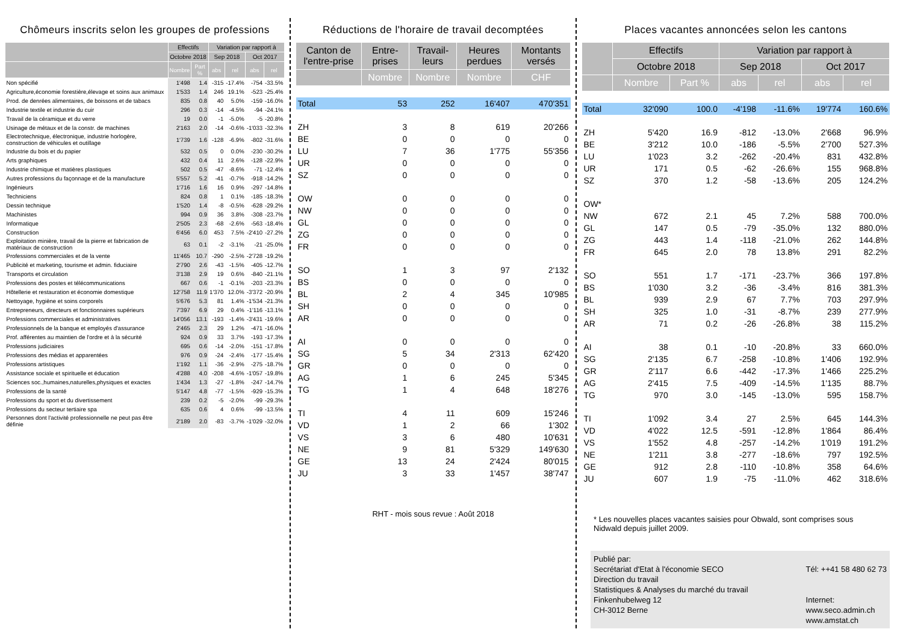Chômeurs inscrits selon les groupes de professions
| | Effectifs | | Variation par rapport à | | | |
| --- | --- | --- | --- | --- | --- | --- |
| | Octobre 2018 | | Sep 2018 | | Oct 2017 | |
| | Nombre | Part % | abs | rel | abs | rel |
| Non spécifié | 1'498 | 1.4 | -315 | -17.4% | -754 | -33.5% |
| Agriculture,économie forestière,élevage et soins aux animaux | 1'533 | 1.4 | 246 | 19.1% | -523 | -25.4% |
| Prod. de denrées alimentaires, de boissons et de tabacs | 835 | 0.8 | 40 | 5.0% | -159 | -16.0% |
| Industrie textile et industrie du cuir | 296 | 0.3 | -14 | -4.5% | -94 | -24.1% |
| Travail de la céramique et du verre | 19 | 0.0 | -1 | -5.0% | -5 | -20.8% |
| Usinage de métaux et de la constr. de machines | 2'163 | 2.0 | -14 | -0.6% | -1'033 | -32.3% |
| Electrotechnique, électronique, industrie horlogère, construction de véhicules et outillage | 1'739 | 1.6 | -128 | -6.9% | -802 | -31.6% |
| Industrie du bois et du papier | 532 | 0.5 | 0 | 0.0% | -230 | -30.2% |
| Arts graphiques | 432 | 0.4 | 11 | 2.6% | -128 | -22.9% |
| Industrie chimique et matières plastiques | 502 | 0.5 | -47 | -8.6% | -71 | -12.4% |
| Autres professions du façonnage et de la manufacture | 5'557 | 5.2 | -41 | -0.7% | -918 | -14.2% |
| Ingénieurs | 1'716 | 1.6 | 16 | 0.9% | -297 | -14.8% |
| Techniciens | 824 | 0.8 | 1 | 0.1% | -185 | -18.3% |
| Dessin technique | 1'520 | 1.4 | -8 | -0.5% | -628 | -29.2% |
| Machinistes | 994 | 0.9 | 36 | 3.8% | -308 | -23.7% |
| Informatique | 2'505 | 2.3 | -68 | -2.6% | -563 | -18.4% |
| Construction | 6'456 | 6.0 | 453 | 7.5% | -2'410 | -27.2% |
| Exploitation minière, travail de la pierre et fabrication de matériaux de construction | 63 | 0.1 | -2 | -3.1% | -21 | -25.0% |
| Professions commerciales et de la vente | 11'465 | 10.7 | -290 | -2.5% | -2'728 | -19.2% |
| Publicité et marketing, tourisme et admin. fiduciaire | 2'790 | 2.6 | -43 | -1.5% | -405 | -12.7% |
| Transports et circulation | 3'138 | 2.9 | 19 | 0.6% | -840 | -21.1% |
| Professions des postes et télécommunications | 667 | 0.6 | -1 | -0.1% | -203 | -23.3% |
| Hôtellerie et restauration et économie domestique | 12'758 | 11.9 | 1'370 | 12.0% | -3'372 | -20.9% |
| Nettoyage, hygiène et soins corporels | 5'676 | 5.3 | 81 | 1.4% | -1'534 | -21.3% |
| Entrepreneurs, directeurs et fonctionnaires supérieurs | 7'397 | 6.9 | 29 | 0.4% | -1'116 | -13.1% |
| Professions commerciales et administratives | 14'056 | 13.1 | -193 | -1.4% | -3'431 | -19.6% |
| Professionnels de la banque et employés d'assurance | 2'465 | 2.3 | 29 | 1.2% | -471 | -16.0% |
| Prof. afférentes au maintien de l'ordre et à la sécurité | 924 | 0.9 | 33 | 3.7% | -193 | -17.3% |
| Professions judiciaires | 695 | 0.6 | -14 | -2.0% | -151 | -17.8% |
| Professions des médias et apparentées | 976 | 0.9 | -24 | -2.4% | -177 | -15.4% |
| Professions artistiques | 1'192 | 1.1 | -36 | -2.9% | -275 | -18.7% |
| Assistance sociale et spirituelle et éducation | 4'288 | 4.0 | -208 | -4.6% | -1'057 | -19.8% |
| Sciences soc.,humaines,naturelles,physiques et exactes | 1'434 | 1.3 | -27 | -1.8% | -247 | -14.7% |
| Professions de la santé | 5'147 | 4.8 | -77 | -1.5% | -929 | -15.3% |
| Professions du sport et du divertissement | 239 | 0.2 | -5 | -2.0% | -99 | -29.3% |
| Professions du secteur tertiaire spa | 635 | 0.6 | 4 | 0.6% | -99 | -13.5% |
| Personnes dont l'activité professionnelle ne peut pas être définie | 2'189 | 2.0 | -83 | -3.7% | -1'029 | -32.0% |
Réductions de l'horaire de travail decomptées
| Canton de l'entre-prise | Entre-prises | Travail-leurs | Heures perdues | Montants versés |
| --- | --- | --- | --- | --- |
| | Nombre | Nombre | Nombre | CHF |
| Total | 53 | 252 | 16'407 | 470'351 |
| ZH | 3 | 8 | 619 | 20'266 |
| BE | 0 | 0 | 0 | 0 |
| LU | 7 | 36 | 1'775 | 55'356 |
| UR | 0 | 0 | 0 | 0 |
| SZ | 0 | 0 | 0 | 0 |
| OW | 0 | 0 | 0 | 0 |
| NW | 0 | 0 | 0 | 0 |
| GL | 0 | 0 | 0 | 0 |
| ZG | 0 | 0 | 0 | 0 |
| FR | 0 | 0 | 0 | 0 |
| SO | 1 | 3 | 97 | 2'132 |
| BS | 0 | 0 | 0 | 0 |
| BL | 2 | 4 | 345 | 10'985 |
| SH | 0 | 0 | 0 | 0 |
| AR | 0 | 0 | 0 | 0 |
| AI | 0 | 0 | 0 | 0 |
| SG | 5 | 34 | 2'313 | 62'420 |
| GR | 0 | 0 | 0 | 0 |
| AG | 1 | 6 | 245 | 5'345 |
| TG | 1 | 4 | 648 | 18'276 |
| TI | 4 | 11 | 609 | 15'246 |
| VD | 1 | 2 | 66 | 1'302 |
| VS | 3 | 6 | 480 | 10'631 |
| NE | 9 | 81 | 5'329 | 149'630 |
| GE | 13 | 24 | 2'424 | 80'015 |
| JU | 3 | 33 | 1'457 | 38'747 |
RHT - mois sous revue : Août 2018
Places vacantes annoncées selon les cantons
| | Effectifs | | Variation par rapport à | | | |
| --- | --- | --- | --- | --- | --- | --- |
| | Octobre 2018 | | Sep 2018 | | Oct 2017 | |
| | Nombre | Part % | abs | rel | abs | rel |
| Total | 32'090 | 100.0 | -4'198 | -11.6% | 19'774 | 160.6% |
| ZH | 5'420 | 16.9 | -812 | -13.0% | 2'668 | 96.9% |
| BE | 3'212 | 10.0 | -186 | -5.5% | 2'700 | 527.3% |
| LU | 1'023 | 3.2 | -262 | -20.4% | 831 | 432.8% |
| UR | 171 | 0.5 | -62 | -26.6% | 155 | 968.8% |
| SZ | 370 | 1.2 | -58 | -13.6% | 205 | 124.2% |
| OW* | | | | | | |
| NW | 672 | 2.1 | 45 | 7.2% | 588 | 700.0% |
| GL | 147 | 0.5 | -79 | -35.0% | 132 | 880.0% |
| ZG | 443 | 1.4 | -118 | -21.0% | 262 | 144.8% |
| FR | 645 | 2.0 | 78 | 13.8% | 291 | 82.2% |
| SO | 551 | 1.7 | -171 | -23.7% | 366 | 197.8% |
| BS | 1'030 | 3.2 | -36 | -3.4% | 816 | 381.3% |
| BL | 939 | 2.9 | 67 | 7.7% | 703 | 297.9% |
| SH | 325 | 1.0 | -31 | -8.7% | 239 | 277.9% |
| AR | 71 | 0.2 | -26 | -26.8% | 38 | 115.2% |
| AI | 38 | 0.1 | -10 | -20.8% | 33 | 660.0% |
| SG | 2'135 | 6.7 | -258 | -10.8% | 1'406 | 192.9% |
| GR | 2'117 | 6.6 | -442 | -17.3% | 1'466 | 225.2% |
| AG | 2'415 | 7.5 | -409 | -14.5% | 1'135 | 88.7% |
| TG | 970 | 3.0 | -145 | -13.0% | 595 | 158.7% |
| TI | 1'092 | 3.4 | 27 | 2.5% | 645 | 144.3% |
| VD | 4'022 | 12.5 | -591 | -12.8% | 1'864 | 86.4% |
| VS | 1'552 | 4.8 | -257 | -14.2% | 1'019 | 191.2% |
| NE | 1'211 | 3.8 | -277 | -18.6% | 797 | 192.5% |
| GE | 912 | 2.8 | -110 | -10.8% | 358 | 64.6% |
| JU | 607 | 1.9 | -75 | -11.0% | 462 | 318.6% |
* Les nouvelles places vacantes saisies pour Obwald, sont comprises sous Nidwald depuis juillet 2009.
Publié par:
Secrétariat d'Etat à l'économie SECO
Direction du travail
Statistiques & Analyses du marché du travail
Finkenhubelweg 12
CH-3012 Berne
Tél: ++41 58 480 62 73
Internet:
www.seco.admin.ch
www.amstat.ch